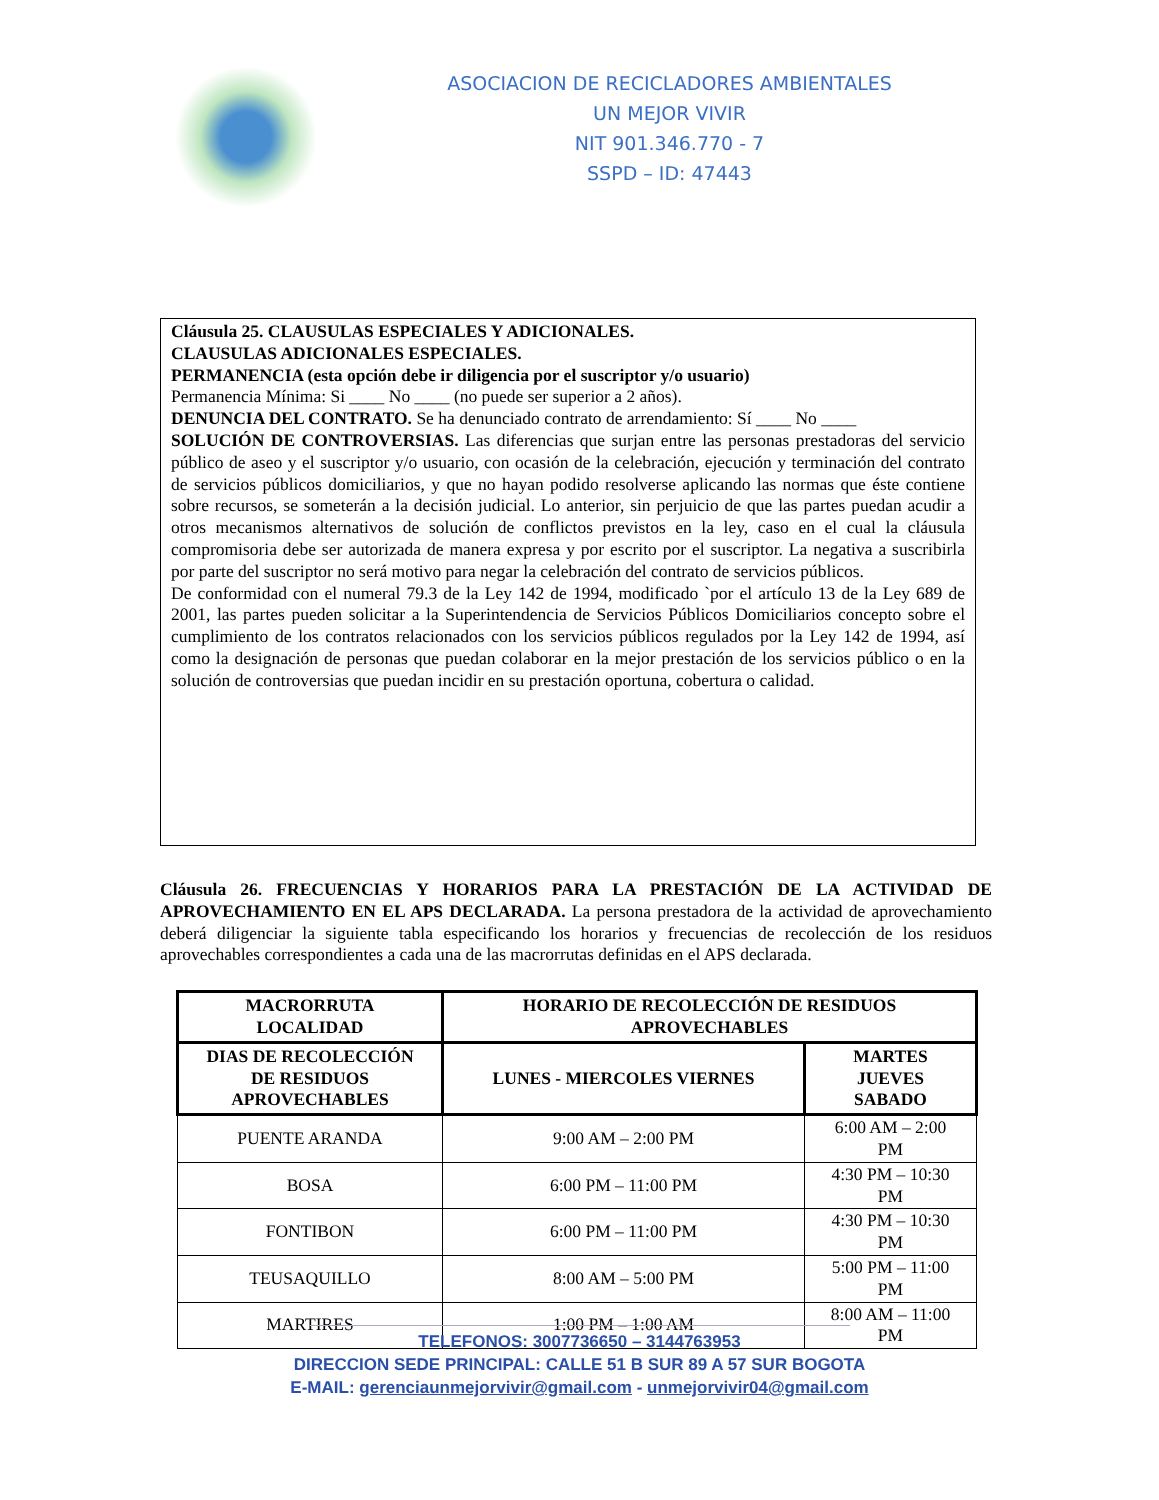ASOCIACION DE RECICLADORES AMBIENTALES
UN MEJOR VIVIR
NIT 901.346.770 - 7
SSPD – ID: 47443
Cláusula 25. CLAUSULAS ESPECIALES Y ADICIONALES.
CLAUSULAS ADICIONALES ESPECIALES.
PERMANENCIA (esta opción debe ir diligencia por el suscriptor y/o usuario)
Permanencia Mínima: Si ____ No ____ (no puede ser superior a 2 años).
DENUNCIA DEL CONTRATO. Se ha denunciado contrato de arrendamiento: Sí ____ No ____
SOLUCIÓN DE CONTROVERSIAS. Las diferencias que surjan entre las personas prestadoras del servicio público de aseo y el suscriptor y/o usuario, con ocasión de la celebración, ejecución y terminación del contrato de servicios públicos domiciliarios, y que no hayan podido resolverse aplicando las normas que éste contiene sobre recursos, se someterán a la decisión judicial. Lo anterior, sin perjuicio de que las partes puedan acudir a otros mecanismos alternativos de solución de conflictos previstos en la ley, caso en el cual la cláusula compromisoria debe ser autorizada de manera expresa y por escrito por el suscriptor. La negativa a suscribirla por parte del suscriptor no será motivo para negar la celebración del contrato de servicios públicos.
De conformidad con el numeral 79.3 de la Ley 142 de 1994, modificado `por el artículo 13 de la Ley 689 de 2001, las partes pueden solicitar a la Superintendencia de Servicios Públicos Domiciliarios concepto sobre el cumplimiento de los contratos relacionados con los servicios públicos regulados por la Ley 142 de 1994, así como la designación de personas que puedan colaborar en la mejor prestación de los servicios público o en la solución de controversias que puedan incidir en su prestación oportuna, cobertura o calidad.
Cláusula 26. FRECUENCIAS Y HORARIOS PARA LA PRESTACIÓN DE LA ACTIVIDAD DE APROVECHAMIENTO EN EL APS DECLARADA. La persona prestadora de la actividad de aprovechamiento deberá diligenciar la siguiente tabla especificando los horarios y frecuencias de recolección de los residuos aprovechables correspondientes a cada una de las macrorrutas definidas en el APS declarada.
| MACRORRUTA LOCALIDAD | HORARIO DE RECOLECCIÓN DE RESIDUOS APROVECHABLES | |
| --- | --- | --- |
| DIAS DE RECOLECCIÓN DE RESIDUOS APROVECHABLES | LUNES - MIERCOLES VIERNES | MARTES JUEVES SABADO |
| PUENTE ARANDA | 9:00 AM – 2:00 PM | 6:00 AM – 2:00 PM |
| BOSA | 6:00 PM – 11:00 PM | 4:30 PM – 10:30 PM |
| FONTIBON | 6:00 PM – 11:00 PM | 4:30 PM – 10:30 PM |
| TEUSAQUILLO | 8:00 AM – 5:00 PM | 5:00 PM – 11:00 PM |
| MARTIRES | 1:00 PM – 1:00 AM | 8:00 AM – 11:00 PM |
TELEFONOS: 3007736650 – 3144763953
DIRECCION SEDE PRINCIPAL: CALLE 51 B SUR 89 A 57 SUR BOGOTA
E-MAIL: gerenciaunmejorvivir@gmail.com - unmejorvivir04@gmail.com